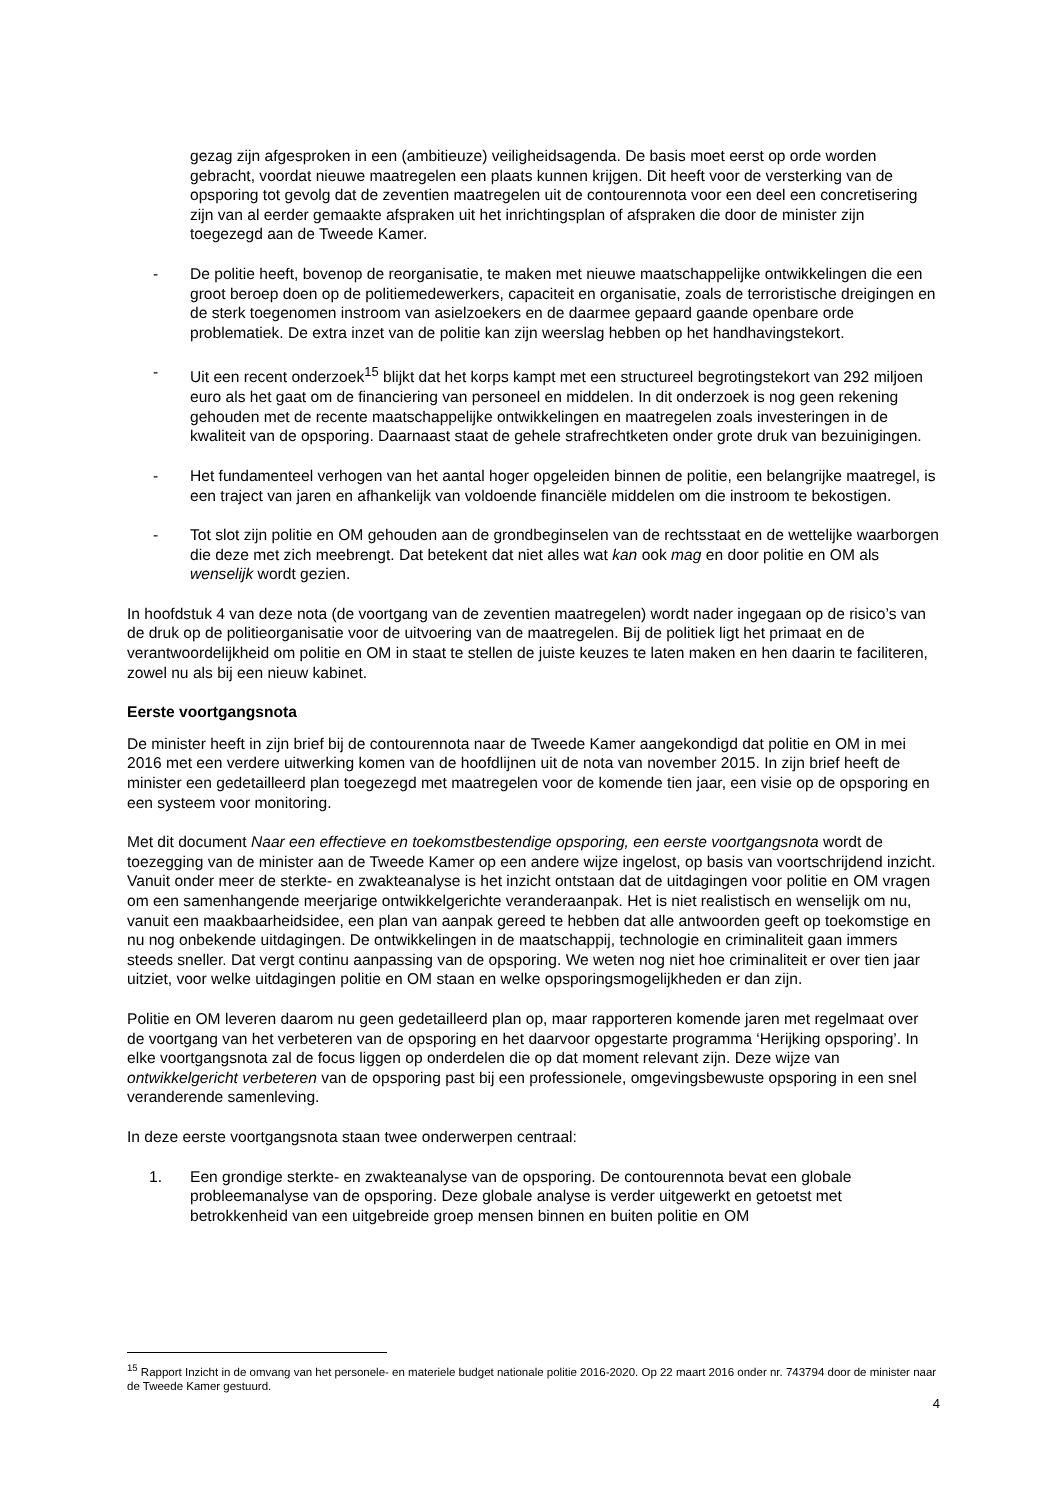gezag zijn afgesproken in een (ambitieuze) veiligheidsagenda. De basis moet eerst op orde worden gebracht, voordat nieuwe maatregelen een plaats kunnen krijgen. Dit heeft voor de versterking van de opsporing tot gevolg dat de zeventien maatregelen uit de contourennota voor een deel een concretisering zijn van al eerder gemaakte afspraken uit het inrichtingsplan of afspraken die door de minister zijn toegezegd aan de Tweede Kamer.
- De politie heeft, bovenop de reorganisatie, te maken met nieuwe maatschappelijke ontwikkelingen die een groot beroep doen op de politiemedewerkers, capaciteit en organisatie, zoals de terroristische dreigingen en de sterk toegenomen instroom van asielzoekers en de daarmee gepaard gaande openbare orde problematiek. De extra inzet van de politie kan zijn weerslag hebben op het handhavingstekort.
- Uit een recent onderzoek<sup>15</sup> blijkt dat het korps kampt met een structureel begrotingstekort van 292 miljoen euro als het gaat om de financiering van personeel en middelen. In dit onderzoek is nog geen rekening gehouden met de recente maatschappelijke ontwikkelingen en maatregelen zoals investeringen in de kwaliteit van de opsporing. Daarnaast staat de gehele strafrechtketen onder grote druk van bezuinigingen.
- Het fundamenteel verhogen van het aantal hoger opgeleiden binnen de politie, een belangrijke maatregel, is een traject van jaren en afhankelijk van voldoende financiële middelen om die instroom te bekostigen.
- Tot slot zijn politie en OM gehouden aan de grondbeginselen van de rechtsstaat en de wettelijke waarborgen die deze met zich meebrengt. Dat betekent dat niet alles wat kan ook mag en door politie en OM als wenselijk wordt gezien.
In hoofdstuk 4 van deze nota (de voortgang van de zeventien maatregelen) wordt nader ingegaan op de risico’s van de druk op de politieorganisatie voor de uitvoering van de maatregelen. Bij de politiek ligt het primaat en de verantwoordelijkheid om politie en OM in staat te stellen de juiste keuzes te laten maken en hen daarin te faciliteren, zowel nu als bij een nieuw kabinet.
Eerste voortgangsnota
De minister heeft in zijn brief bij de contourennota naar de Tweede Kamer aangekondigd dat politie en OM in mei 2016 met een verdere uitwerking komen van de hoofdlijnen uit de nota van november 2015. In zijn brief heeft de minister een gedetailleerd plan toegezegd met maatregelen voor de komende tien jaar, een visie op de opsporing en een systeem voor monitoring.
Met dit document Naar een effectieve en toekomstbestendige opsporing, een eerste voortgangsnota wordt de toezegging van de minister aan de Tweede Kamer op een andere wijze ingelost, op basis van voortschrijdend inzicht. Vanuit onder meer de sterkte- en zwakteanalyse is het inzicht ontstaan dat de uitdagingen voor politie en OM vragen om een samenhangende meerjarige ontwikkelgerichte veranderaanpak. Het is niet realistisch en wenselijk om nu, vanuit een maakbaarheidsidee, een plan van aanpak gereed te hebben dat alle antwoorden geeft op toekomstige en nu nog onbekende uitdagingen. De ontwikkelingen in de maatschappij, technologie en criminaliteit gaan immers steeds sneller. Dat vergt continu aanpassing van de opsporing. We weten nog niet hoe criminaliteit er over tien jaar uitziet, voor welke uitdagingen politie en OM staan en welke opsporingsmogelijkheden er dan zijn.
Politie en OM leveren daarom nu geen gedetailleerd plan op, maar rapporteren komende jaren met regelmaat over de voortgang van het verbeteren van de opsporing en het daarvoor opgestarte programma ‘Herijking opsporing’. In elke voortgangsnota zal de focus liggen op onderdelen die op dat moment relevant zijn. Deze wijze van ontwikkelgericht verbeteren van de opsporing past bij een professionele, omgevingsbewuste opsporing in een snel veranderende samenleving.
In deze eerste voortgangsnota staan twee onderwerpen centraal:
1. Een grondige sterkte- en zwakteanalyse van de opsporing. De contourennota bevat een globale probleemanalyse van de opsporing. Deze globale analyse is verder uitgewerkt en getoetst met betrokkenheid van een uitgebreide groep mensen binnen en buiten politie en OM
<sup>15</sup> Rapport Inzicht in de omvang van het personele- en materiele budget nationale politie 2016-2020. Op 22 maart 2016 onder nr. 743794 door de minister naar de Tweede Kamer gestuurd.
4